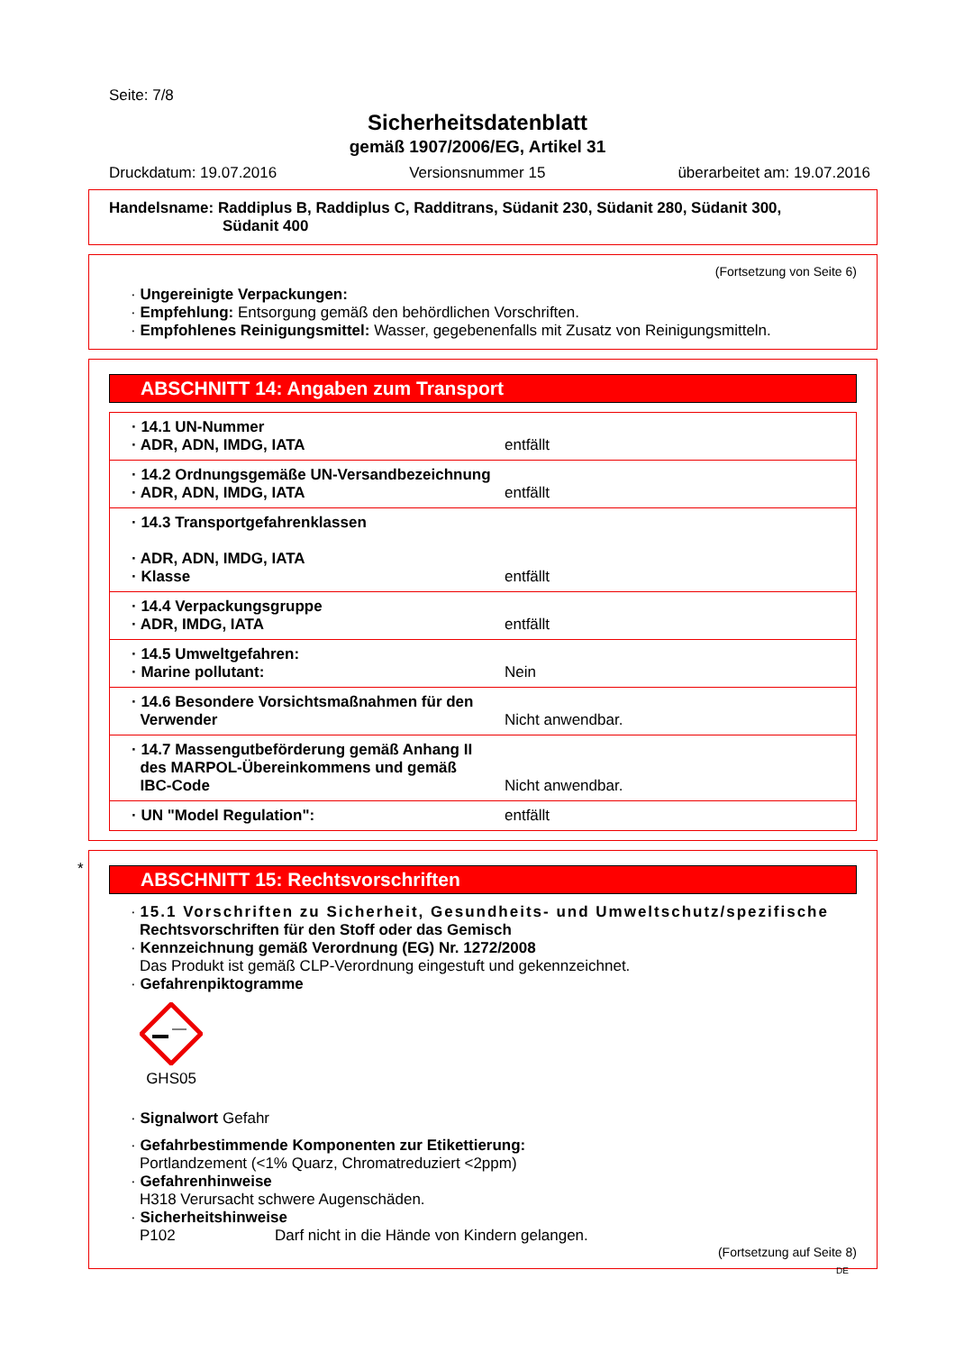Seite: 7/8
Sicherheitsdatenblatt
gemäß 1907/2006/EG, Artikel 31
Druckdatum: 19.07.2016 Versionsnummer 15 überarbeitet am: 19.07.2016
Handelsname: Raddiplus B, Raddiplus C, Radditrans, Südanit 230, Südanit 280, Südanit 300,
Südanit 400
(Fortsetzung von Seite 6)
· Ungereinigte Verpackungen:
· Empfehlung: Entsorgung gemäß den behördlichen Vorschriften.
· Empfohlenes Reinigungsmittel: Wasser, gegebenenfalls mit Zusatz von Reinigungsmitteln.
ABSCHNITT 14: Angaben zum Transport
| · 14.1 UN-Nummer · ADR, ADN, IMDG, IATA | entfällt |
| · 14.2 Ordnungsgemäße UN-Versandbezeichnung · ADR, ADN, IMDG, IATA | entfällt |
| · 14.3 Transportgefahrenklassen · ADR, ADN, IMDG, IATA · Klasse | entfällt |
| · 14.4 Verpackungsgruppe · ADR, IMDG, IATA | entfällt |
| · 14.5 Umweltgefahren: · Marine pollutant: | Nein |
| · 14.6 Besondere Vorsichtsmaßnahmen für den Verwender | Nicht anwendbar. |
| · 14.7 Massengutbeförderung gemäß Anhang II des MARPOL-Übereinkommens und gemäß IBC-Code | Nicht anwendbar. |
| · UN "Model Regulation": | entfällt |
*
ABSCHNITT 15: Rechtsvorschriften
· 15.1 Vorschriften zu Sicherheit, Gesundheits- und Umweltschutz/spezifische
Rechtsvorschriften für den Stoff oder das Gemisch
· Kennzeichnung gemäß Verordnung (EG) Nr. 1272/2008
Das Produkt ist gemäß CLP-Verordnung eingestuft und gekennzeichnet.
· Gefahrenpiktogramme
GHS05
· Signalwort Gefahr
· Gefahrbestimmende Komponenten zur Etikettierung:
Portlandzement (<1% Quarz, Chromatreduziert <2ppm)
· Gefahrenhinweise
H318 Verursacht schwere Augenschäden.
· Sicherheitshinweise
P102 Darf nicht in die Hände von Kindern gelangen.
(Fortsetzung auf Seite 8)
DE